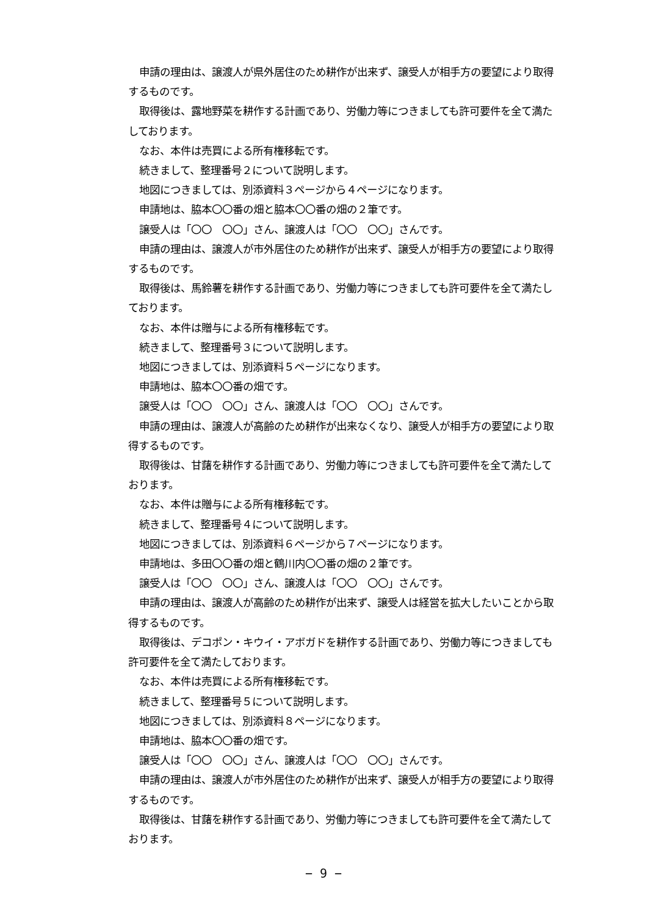申請の理由は、譲渡人が県外居住のため耕作が出来ず、譲受人が相手方の要望により取得するものです。
取得後は、露地野菜を耕作する計画であり、労働力等につきましても許可要件を全て満たしております。
なお、本件は売買による所有権移転です。
続きまして、整理番号２について説明します。
地図につきましては、別添資料３ページから４ページになります。
申請地は、脇本〇〇番の畑と脇本〇〇番の畑の２筆です。
譲受人は「〇〇　〇〇」さん、譲渡人は「〇〇　〇〇」さんです。
申請の理由は、譲渡人が市外居住のため耕作が出来ず、譲受人が相手方の要望により取得するものです。
取得後は、馬鈴薯を耕作する計画であり、労働力等につきましても許可要件を全て満たしております。
なお、本件は贈与による所有権移転です。
続きまして、整理番号３について説明します。
地図につきましては、別添資料５ページになります。
申請地は、脇本〇〇番の畑です。
譲受人は「〇〇　〇〇」さん、譲渡人は「〇〇　〇〇」さんです。
申請の理由は、譲渡人が高齢のため耕作が出来なくなり、譲受人が相手方の要望により取得するものです。
取得後は、甘藷を耕作する計画であり、労働力等につきましても許可要件を全て満たしております。
なお、本件は贈与による所有権移転です。
続きまして、整理番号４について説明します。
地図につきましては、別添資料６ページから７ページになります。
申請地は、多田〇〇番の畑と鶴川内〇〇番の畑の２筆です。
譲受人は「〇〇　〇〇」さん、譲渡人は「〇〇　〇〇」さんです。
申請の理由は、譲渡人が高齢のため耕作が出来ず、譲受人は経営を拡大したいことから取得するものです。
取得後は、デコポン・キウイ・アボガドを耕作する計画であり、労働力等につきましても許可要件を全て満たしております。
なお、本件は売買による所有権移転です。
続きまして、整理番号５について説明します。
地図につきましては、別添資料８ページになります。
申請地は、脇本〇〇番の畑です。
譲受人は「〇〇　〇〇」さん、譲渡人は「〇〇　〇〇」さんです。
申請の理由は、譲渡人が市外居住のため耕作が出来ず、譲受人が相手方の要望により取得するものです。
取得後は、甘藷を耕作する計画であり、労働力等につきましても許可要件を全て満たしております。
− 9 −